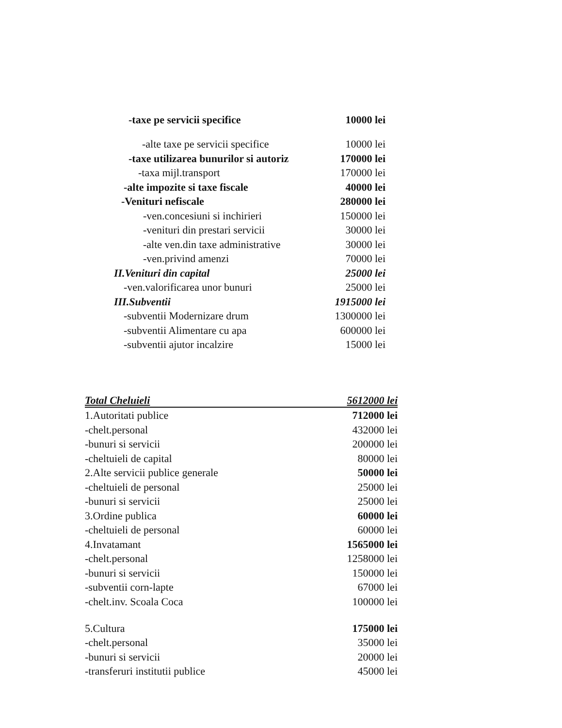| -taxe pe servicii specifice | 10000 lei |
| -alte taxe pe servicii specifice | 10000 lei |
| -taxe utilizarea bunurilor si autoriz | 170000 lei |
| -taxa mijl.transport | 170000 lei |
| -alte impozite si taxe fiscale | 40000 lei |
| -Venituri nefiscale | 280000 lei |
| -ven.concesiuni si inchirieri | 150000 lei |
| -venituri din prestari servicii | 30000 lei |
| -alte ven.din taxe administrative | 30000 lei |
| -ven.privind amenzi | 70000 lei |
| II.Venituri din capital | 25000 lei |
| -ven.valorificarea unor bunuri | 25000 lei |
| III.Subventii | 1915000 lei |
| -subventii Modernizare drum | 1300000 lei |
| -subventii Alimentare cu apa | 600000 lei |
| -subventii ajutor incalzire | 15000 lei |
| Total Cheluieli | 5612000 lei |
| 1.Autoritati publice | 712000 lei |
| -chelt.personal | 432000 lei |
| -bunuri si servicii | 200000 lei |
| -cheltuieli de capital | 80000 lei |
| 2.Alte servicii publice generale | 50000 lei |
| -cheltuieli de personal | 25000 lei |
| -bunuri si servicii | 25000 lei |
| 3.Ordine publica | 60000 lei |
| -cheltuieli de personal | 60000 lei |
| 4.Invatamant | 1565000 lei |
| -chelt.personal | 1258000 lei |
| -bunuri si servicii | 150000 lei |
| -subventii corn-lapte | 67000 lei |
| -chelt.inv. Scoala Coca | 100000 lei |
| 5.Cultura | 175000 lei |
| -chelt.personal | 35000 lei |
| -bunuri si servicii | 20000 lei |
| -transferuri institutii publice | 45000 lei |